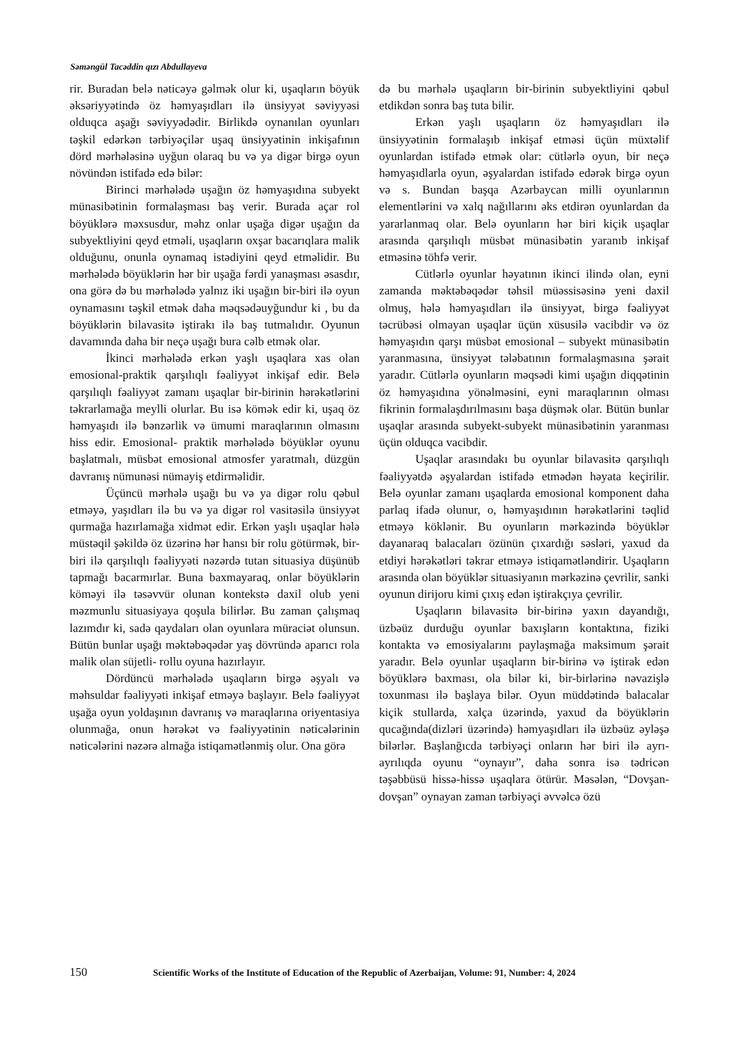Səməngül Tacəddin qızı Abdullayeva
rir. Buradan belə nəticəyə gəlmək olur ki, uşaqların böyük əksəriyyətində öz həmyaşıdları ilə ünsiyyət səviyyəsi olduqca aşağı səviyyədədir. Birlikdə oynanılan oyunları təşkil edərkən tərbiyəçilər uşaq ünsiyyətinin inkişafının dörd mərhələsinə uyğun olaraq bu və ya digər birgə oyun növündən istifadə edə bilər:
Birinci mərhələdə uşağın öz həmyaşıdına subyekt münasibətinin formalaşması baş verir. Burada açar rol böyüklərə məxsusdur, məhz onlar uşağa digər uşağın da subyektliyini qeyd etməli, uşaqların oxşar bacarıqlara malik olduğunu, onunla oynamaq istədiyini qeyd etməlidir. Bu mərhələdə böyüklərin hər bir uşağa fərdi yanaşması əsasdır, ona görə də bu mərhələdə yalnız iki uşağın bir-biri ilə oyun oynamasını təşkil etmək daha məqsədəuyğundur ki , bu da böyüklərin bilavasitə iştirakı ilə baş tutmalıdır. Oyunun davamında daha bir neçə uşağı bura cəlb etmək olar.
İkinci mərhələdə erkən yaşlı uşaqlara xas olan emosional-praktik qarşılıqlı fəaliyyət inkişaf edir. Belə qarşılıqlı fəaliyyət zamanı uşaqlar bir-birinin hərəkətlərini təkrarlamağa meylli olurlar. Bu isə kömək edir ki, uşaq öz həmyaşıdı ilə bənzərlik və ümumi maraqlarının olmasını hiss edir. Emosional- praktik mərhələdə böyüklər oyunu başlatmalı, müsbət emosional atmosfer yaratmalı, düzgün davranış nümunəsi nümayiş etdirməlidir.
Üçüncü mərhələ uşağı bu və ya digər rolu qəbul etməyə, yaşıdları ilə bu və ya digər rol vasitəsilə ünsiyyət qurmağa hazırlamağa xidmət edir. Erkən yaşlı uşaqlar hələ müstəqil şəkildə öz üzərinə hər hansı bir rolu götürmək, bir-biri ilə qarşılıqlı fəaliyyəti nəzərdə tutan situasiya düşünüb tapmağı bacarmırlar. Buna baxmayaraq, onlar böyüklərin köməyi ilə təsəvvür olunan kontekstə daxil olub yeni məzmunlu situasiyaya qoşula bilirlər. Bu zaman çalışmaq lazımdır ki, sadə qaydaları olan oyunlara müraciət olunsun. Bütün bunlar uşağı məktəbəqədər yaş dövründə aparıcı rola malik olan süjetli- rollu oyuna hazırlayır.
Dördüncü mərhələdə uşaqların birgə əşyalı və məhsuldar fəaliyyəti inkişaf etməyə başlayır. Belə fəaliyyət uşağa oyun yoldaşının davranış və maraqlarına oriyentasiya olunmağa, onun hərəkət və fəaliyyətinin nəticələrinin nəticələrini nəzərə almağa istiqamətlənmiş olur. Ona görə
də bu mərhələ uşaqların bir-birinin subyektliyini qəbul etdikdən sonra baş tuta bilir.
Erkən yaşlı uşaqların öz həmyaşıdları ilə ünsiyyətinin formalaşıb inkişaf etməsi üçün müxtəlif oyunlardan istifadə etmək olar: cütlərlə oyun, bir neçə həmyaşıdlarla oyun, əşyalardan istifadə edərək birgə oyun və s. Bundan başqa Azərbaycan milli oyunlarının elementlərini və xalq nağıllarını əks etdirən oyunlardan da yararlanmaq olar. Belə oyunların hər biri kiçik uşaqlar arasında qarşılıqlı müsbət münasibətin yaranıb inkişaf etməsinə töhfə verir.
Cütlərlə oyunlar həyatının ikinci ilində olan, eyni zamanda məktəbəqədər təhsil müəssisəsinə yeni daxil olmuş, hələ həmyaşıdları ilə ünsiyyət, birgə fəaliyyət təcrübəsi olmayan uşaqlar üçün xüsusilə vacibdir və öz həmyaşıdın qarşı müsbət emosional – subyekt münasibətin yaranmasına, ünsiyyət tələbatının formalaşmasına şərait yaradır. Cütlərlə oyunların məqsədi kimi uşağın diqqətinin öz həmyaşıdına yönəlməsini, eyni maraqlarının olması fikrinin formalaşdırılmasını başa düşmək olar. Bütün bunlar uşaqlar arasında subyekt-subyekt münasibətinin yaranması üçün olduqca vacibdir.
Uşaqlar arasındakı bu oyunlar bilavasitə qarşılıqlı fəaliyyətdə əşyalardan istifadə etmədən həyata keçirilir. Belə oyunlar zamanı uşaqlarda emosional komponent daha parlaq ifadə olunur, o, həmyaşıdının hərəkətlərini təqlid etməyə köklənir. Bu oyunların mərkəzində böyüklər dayanaraq balacaları özünün çıxardığı səsləri, yaxud da etdiyi hərəkətləri təkrar etməyə istiqamətləndirir. Uşaqların arasında olan böyüklər situasiyanın mərkəzinə çevrilir, sanki oyunun dirijoru kimi çıxış edən iştirakçıya çevrilir.
Uşaqların bilavasitə bir-birinə yaxın dayandığı, üzbəüz durduğu oyunlar baxışların kontaktına, fiziki kontakta və emosiyalarını paylaşmağa maksimum şərait yaradır. Belə oyunlar uşaqların bir-birinə və iştirak edən böyüklərə baxması, ola bilər ki, bir-birlərinə nəvazişlə toxunması ilə başlaya bilər. Oyun müddətində balacalar kiçik stullarda, xalça üzərində, yaxud da böyüklərin qucağında(dizləri üzərində) həmyaşıdları ilə üzbəüz əyləşə bilərlər. Başlanğıcda tərbiyəçi onların hər biri ilə ayrı-ayrılıqda oyunu “oynayır”, daha sonra isə tədricən təşəbbüsü hissə-hissə uşaqlara ötürür. Məsələn, “Dovşan-dovşan” oynayan zaman tərbiyəçi əvvəlcə özü
150 Scientific Works of the Institute of Education of the Republic of Azerbaijan, Volume: 91, Number: 4, 2024